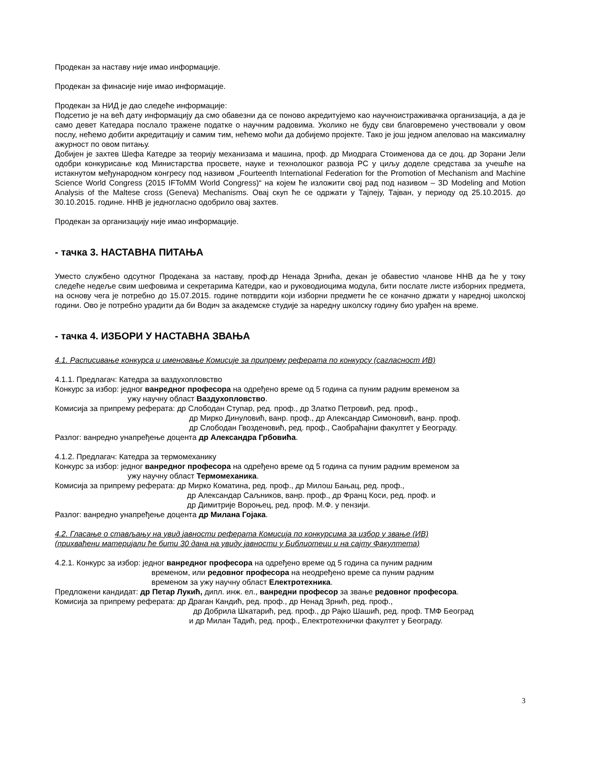Продекан за наставу није имао информације.
Продекан за финасије није имао информације.
Продекан за НИД је дао следеће информације:
Подсетио је на већ дату информацију да смо обавезни да се поново акредитујемо као научноистраживачка организација, а да је само девет Катедара послало тражене податке о научним радовима. Уколико не буду сви благовремено учествовали у овом послу, нећемо добити акредитацију и самим тим, нећемо моћи да добијемо пројекте. Тако је још једном апеловао на максималну ажурност по овом питању.
Добијен је захтев Шефа Катедре за теорију механизама и машина, проф. др Миодрага Стоименова да се доц. др Зорани Јели одобри конкурисање код Министарства просвете, науке и технолошког развоја РС у циљу доделе средстава за учешће на истакнутом међународном конгресу под називом „Fourteenth International Federation for the Promotion of Mechanism and Machine Science World Congress (2015 IFToMM World Congress)“ на којем ће изложити свој рад под називом – 3D Modeling and Motion Analysis of the Maltese cross (Geneva) Mechanisms. Овај скуп ће се одржати у Тајпеју, Тајван, у периоду од 25.10.2015. до 30.10.2015. године. ННВ је једногласно одобрило овај захтев.
Продекан за организацију није имао информације.
- тачка 3. НАСТАВНА ПИТАЊА
Уместо службено одсутног Продекана за наставу, проф.др Ненада Зрнића, декан је обавестио чланове ННВ да ће у току следеће недеље свим шефовима и секретарима Катедри, као и руководиоцима модула, бити послате листе изборних предмета, на основу чега је потребно до 15.07.2015. године потврдити који изборни предмети ће се коначно држати у наредној школској години. Ово је потребно урадити да би Водич за академске студије за наредну школску годину био урађен на време.
- тачка 4. ИЗБОРИ У НАСТАВНА ЗВАЊА
4.1. Расписивање конкурса и именовање Комисије за припрему реферата по конкурсу (сагласност ИВ)
4.1.1. Предлагач: Катедра за ваздухопловство
Конкурс за избор: једног ванредног професора на одређено време од 5 година са пуним радним временом за
ужу научну област Ваздухопловство.
Комисија за припрему реферата: др Слободан Ступар, ред. проф., др Златко Петровић, ред. проф.,
др Мирко Динуловић, ванр. проф., др Александар Симоновић, ванр. проф.
др Слободан Гвозденовић, ред. проф., Саобраћајни факултет у Београду.
Разлог: ванредно унапређење доцента др Александра Грбовића.
4.1.2. Предлагач: Катедра за термомеханику
Конкурс за избор: једног ванредног професора на одређено време од 5 година са пуним радним временом за
ужу научну област Термомеханика.
Комисија за припрему реферата: др Мирко Коматина, ред. проф., др Милош Бањац, ред. проф.,
др Александар Саљников, ванр. проф., др Франц Коси, ред. проф. и
др Димитрије Вороњец, ред. проф. М.Ф. у пензији.
Разлог: ванредно унапређење доцента др Милана Гојака.
4.2. Гласање о стављању на увид јавности реферата Комисија по конкурсима за избор у звање (ИВ)
(прихваћени материјали ће бити 30 дана на увиду јавности у Библиотеци и на сајту Факултета)
4.2.1. Конкурс за избор: једног ванредног професора на одређено време од 5 година са пуним радним
временом, или редовног професора на неодређено време са пуним радним
временом за ужу научну област Електротехника.
Предложени кандидат: др Петар Лукић, дипл. инж. ел., ванредни професор за звање редовног професора.
Комисија за припрему реферата: др Драган Кандић, ред. проф., др Ненад Зрнић, ред. проф.,
др Добрила Шкатарић, ред. проф., др Рајко Шашић, ред. проф. ТМФ Београд
и др Милан Тадић, ред. проф., Електротехнички факултет у Београду.
3